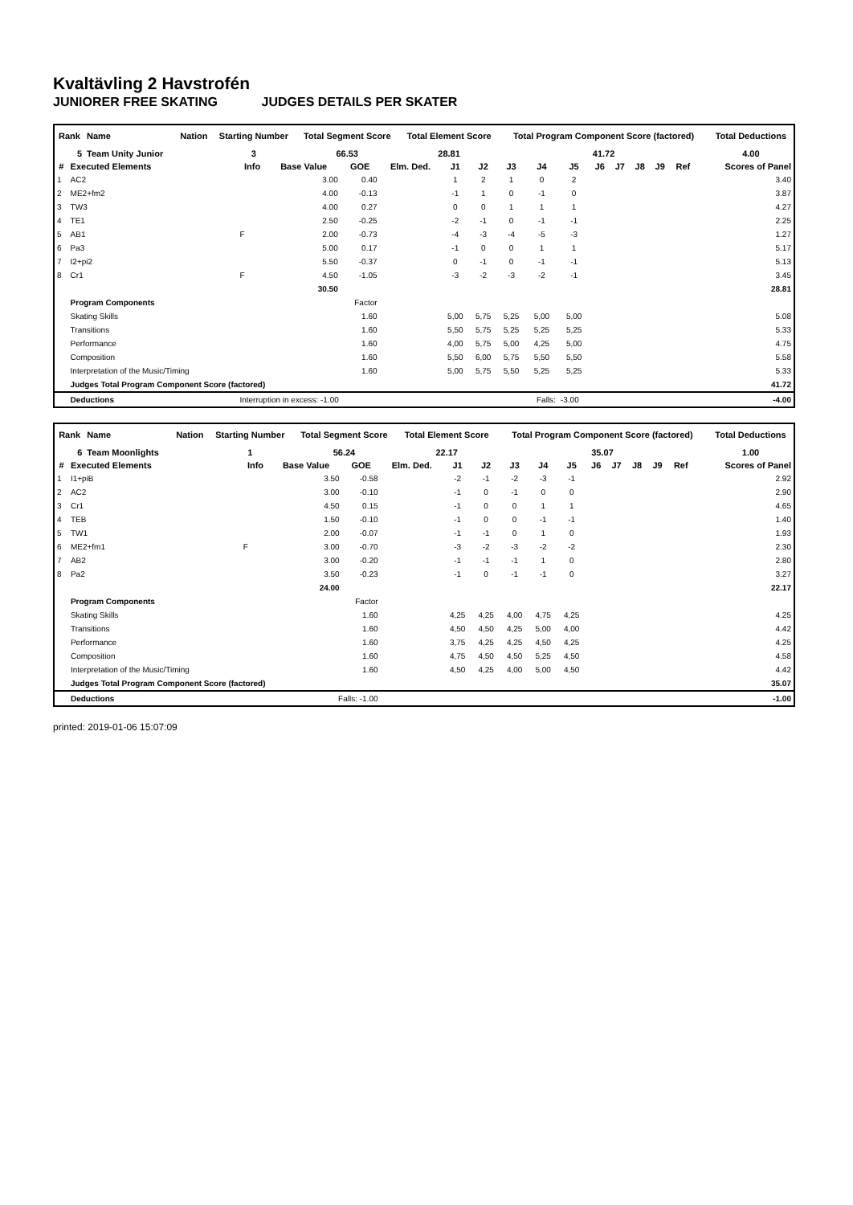Kvaltävling 2 Havstrofén
JUNIORER FREE SKATING JUDGES DETAILS PER SKATER
| Rank | Name | Nation | Starting Number | Total Segment Score | Total Element Score | Total Program Component Score (factored) | Total Deductions |
| --- | --- | --- | --- | --- | --- | --- | --- |
| 5 | Team Unity Junior | | 3 | 66.53 | 28.81 | 41.72 | 4.00 |
| # | Executed Elements | Info | Base Value | GOE | Elm. Ded. | J1 | J2 | J3 | J4 | J5 | J6 | J7 | J8 | J9 | Ref | Scores of Panel |
| --- | --- | --- | --- | --- | --- | --- | --- | --- | --- | --- | --- | --- | --- | --- | --- | --- |
| 1 | AC2 | | 3.00 | 0.40 | | 1 | 2 | 1 | 0 | 2 | | | | | | 3.40 |
| 2 | ME2+fm2 | | 4.00 | -0.13 | | -1 | 1 | 0 | -1 | 0 | | | | | | 3.87 |
| 3 | TW3 | | 4.00 | 0.27 | | 0 | 0 | 1 | 1 | 1 | | | | | | 4.27 |
| 4 | TE1 | | 2.50 | -0.25 | | -2 | -1 | 0 | -1 | -1 | | | | | | 2.25 |
| 5 | AB1 | F | 2.00 | -0.73 | | -4 | -3 | -4 | -5 | -3 | | | | | | 1.27 |
| 6 | Pa3 | | 5.00 | 0.17 | | -1 | 0 | 0 | 1 | 1 | | | | | | 5.17 |
| 7 | I2+pi2 | | 5.50 | -0.37 | | 0 | -1 | 0 | -1 | -1 | | | | | | 5.13 |
| 8 | Cr1 | F | 4.50 | -1.05 | | -3 | -2 | -3 | -2 | -1 | | | | | | 3.45 |
| | | | 30.50 | | | | | | | | | | | | | 28.81 |
| | Program Components | | | Factor | | | | | | | | | | | | |
| | Skating Skills | | | 1.60 | | 5,00 | 5,75 | 5,25 | 5,00 | 5,00 | | | | | | 5.08 |
| | Transitions | | | 1.60 | | 5,50 | 5,75 | 5,25 | 5,25 | 5,25 | | | | | | 5.33 |
| | Performance | | | 1.60 | | 4,00 | 5,75 | 5,00 | 4,25 | 5,00 | | | | | | 4.75 |
| | Composition | | | 1.60 | | 5,50 | 6,00 | 5,75 | 5,50 | 5,50 | | | | | | 5.58 |
| | Interpretation of the Music/Timing | | | 1.60 | | 5,00 | 5,75 | 5,50 | 5,25 | 5,25 | | | | | | 5.33 |
| | Judges Total Program Component Score (factored) | | | | | | | | | | | | | | | 41.72 |
| | Deductions | Interruption in excess: -1.00 | | | | | | | Falls: | -3.00 | | | | | | -4.00 |
| Rank | Name | Nation | Starting Number | Total Segment Score | Total Element Score | Total Program Component Score (factored) | Total Deductions |
| --- | --- | --- | --- | --- | --- | --- | --- |
| 6 | Team Moonlights | | 1 | 56.24 | 22.17 | 35.07 | 1.00 |
| # | Executed Elements | Info | Base Value | GOE | Elm. Ded. | J1 | J2 | J3 | J4 | J5 | J6 | J7 | J8 | J9 | Ref | Scores of Panel |
| --- | --- | --- | --- | --- | --- | --- | --- | --- | --- | --- | --- | --- | --- | --- | --- | --- |
| 1 | I1+piB | | 3.50 | -0.58 | | -2 | -1 | -2 | -3 | -1 | | | | | | 2.92 |
| 2 | AC2 | | 3.00 | -0.10 | | -1 | 0 | -1 | 0 | 0 | | | | | | 2.90 |
| 3 | Cr1 | | 4.50 | 0.15 | | -1 | 0 | 0 | 1 | 1 | | | | | | 4.65 |
| 4 | TEB | | 1.50 | -0.10 | | -1 | 0 | 0 | -1 | -1 | | | | | | 1.40 |
| 5 | TW1 | | 2.00 | -0.07 | | -1 | -1 | 0 | 1 | 0 | | | | | | 1.93 |
| 6 | ME2+fm1 | F | 3.00 | -0.70 | | -3 | -2 | -3 | -2 | -2 | | | | | | 2.30 |
| 7 | AB2 | | 3.00 | -0.20 | | -1 | -1 | -1 | 1 | 0 | | | | | | 2.80 |
| 8 | Pa2 | | 3.50 | -0.23 | | -1 | 0 | -1 | -1 | 0 | | | | | | 3.27 |
| | | | 24.00 | | | | | | | | | | | | | 22.17 |
| | Program Components | | | Factor | | | | | | | | | | | | |
| | Skating Skills | | | 1.60 | | 4,25 | 4,25 | 4,00 | 4,75 | 4,25 | | | | | | 4.25 |
| | Transitions | | | 1.60 | | 4,50 | 4,50 | 4,25 | 5,00 | 4,00 | | | | | | 4.42 |
| | Performance | | | 1.60 | | 3,75 | 4,25 | 4,25 | 4,50 | 4,25 | | | | | | 4.25 |
| | Composition | | | 1.60 | | 4,75 | 4,50 | 4,50 | 5,25 | 4,50 | | | | | | 4.58 |
| | Interpretation of the Music/Timing | | | 1.60 | | 4,50 | 4,25 | 4,00 | 5,00 | 4,50 | | | | | | 4.42 |
| | Judges Total Program Component Score (factored) | | | | | | | | | | | | | | | 35.07 |
| | Deductions | Falls: -1.00 | | | | | | | | | | | | | | -1.00 |
printed: 2019-01-06 15:07:09